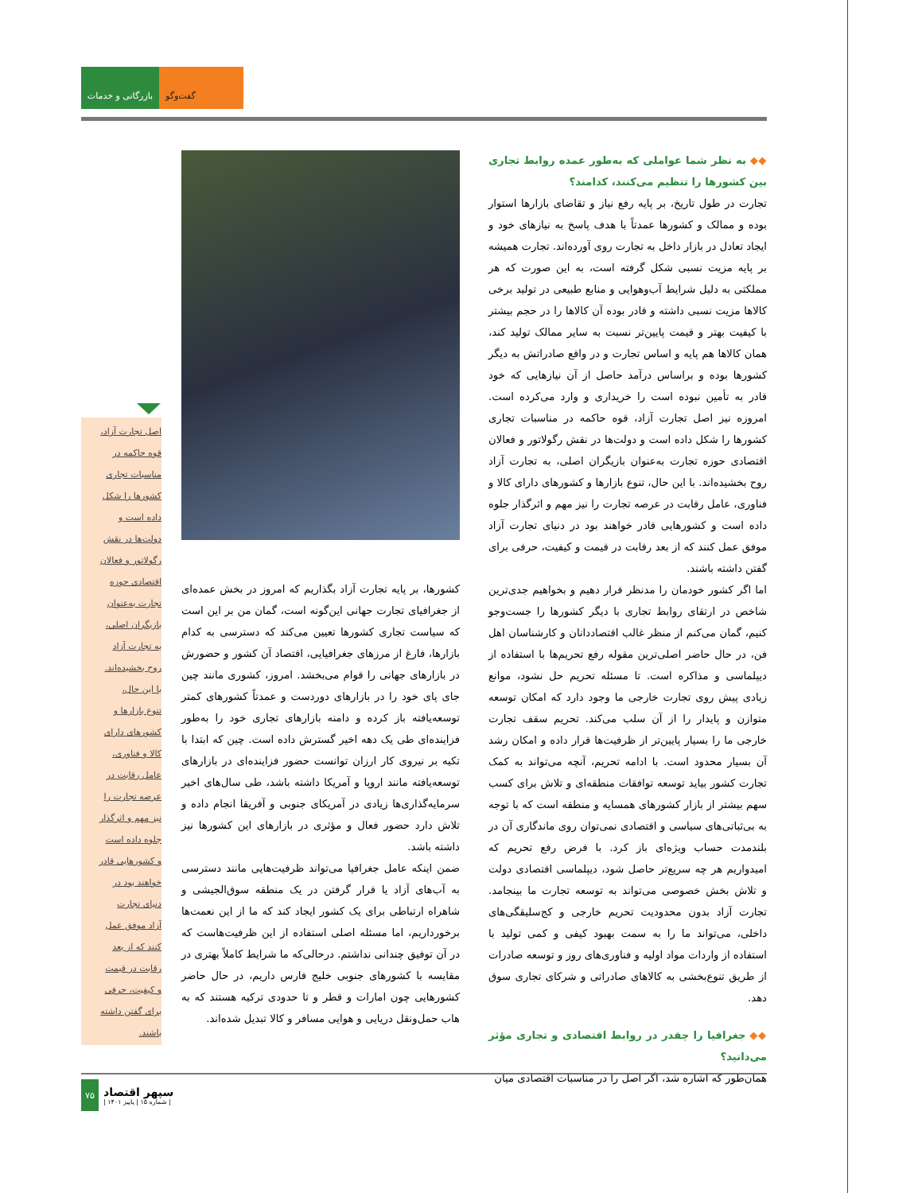بازرگانی و خدمات
گفت‌وگو
◆◆ به نظر شما عواملی که به‌طور عمده روابط تجاری بین کشورها را تنظیم می‌کنند، کدامند؟
تجارت در طول تاریخ، بر پایه رفع نیاز و تقاضای بازارها استوار بوده و ممالک و کشورها عمدتاً با هدف پاسخ به نیازهای خود و ایجاد تعادل در بازار داخل به تجارت روی آورده‌اند. تجارت همیشه بر پایه مزیت نسبی شکل گرفته است، به این صورت که هر مملکتی به دلیل شرایط آب‌وهوایی و منابع طبیعی در تولید برخی کالاها مزیت نسبی داشته و قادر بوده آن کالاها را در حجم بیشتر با کیفیت بهتر و قیمت پایین‌تر نسبت به سایر ممالک تولید کند، همان کالاها هم پایه و اساس تجارت و در واقع صادراتش به دیگر کشورها بوده و براساس درآمد حاصل از آن نیازهایی که خود قادر به تأمین نبوده است را خریداری و وارد می‌کرده است. امروزه نیز اصل تجارت آزاد، قوه حاکمه در مناسبات تجاری کشورها را شکل داده است و دولت‌ها در نقش رگولاتور و فعالان اقتصادی حوزه تجارت به‌عنوان بازیگران اصلی، به تجارت آزاد روح بخشیده‌اند. با این حال، تنوع بازارها و کشورهای دارای کالا و فناوری، عامل رقابت در عرصه تجارت را نیز مهم و اثرگذار جلوه داده است و کشورهایی قادر خواهند بود در دنیای تجارت آزاد موفق عمل کنند که از بعد رقابت در قیمت و کیفیت، حرفی برای گفتن داشته باشند.
اما اگر کشور خودمان را مدنظر قرار دهیم و بخواهیم جدی‌ترین شاخص در ارتقای روابط تجاری با دیگر کشورها را جست‌وجو کنیم، گمان می‌کنم از منظر غالب اقتصاددانان و کارشناسان اهل فن، در حال حاضر اصلی‌ترین مقوله رفع تحریم‌ها با استفاده از دیپلماسی و مذاکره است. تا مسئله تحریم حل نشود، موانع زیادی پیش روی تجارت خارجی ما وجود دارد که امکان توسعه متوازن و پایدار را از آن سلب می‌کند. تحریم سقف تجارت خارجی ما را بسیار پایین‌تر از ظرفیت‌ها قرار داده و امکان رشد آن بسیار محدود است. با ادامه تحریم، آنچه می‌تواند به کمک تجارت کشور بیاید توسعه توافقات منطقه‌ای و تلاش برای کسب سهم بیشتر از بازار کشورهای همسایه و منطقه است که با توجه به بی‌ثباتی‌های سیاسی و اقتصادی نمی‌توان روی ماندگاری آن در بلندمدت حساب ویژه‌ای باز کرد. با فرض رفع تحریم که امیدواریم هر چه سریع‌تر حاصل شود، دیپلماسی اقتصادی دولت و تلاش بخش خصوصی می‌تواند به توسعه تجارت ما بینجامد. تجارت آزاد بدون محدودیت تحریم خارجی و کج‌سلیقگی‌های داخلی، می‌تواند ما را به سمت بهبود کیفی و کمی تولید با استفاده از واردات مواد اولیه و فناوری‌های روز و توسعه صادرات از طریق تنوع‌بخشی به کالاهای صادراتی و شرکای تجاری سوق دهد.
◆◆ جغرافیا را چقدر در روابط اقتصادی و تجاری مؤثر می‌دانید؟
همان‌طور که اشاره شد، اگر اصل را در مناسبات اقتصادی میان
کشورها، بر پایه تجارت آزاد بگذاریم که امروز در بخش عمده‌ای از جغرافیای تجارت جهانی این‌گونه است، گمان من بر این است که سیاست تجاری کشورها تعیین می‌کند که دسترسی به کدام بازارها، فارغ از مرزهای جغرافیایی، اقتصاد آن کشور و حضورش در بازارهای جهانی را قوام می‌بخشد. امروز، کشوری مانند چین جای پای خود را در بازارهای دوردست و عمدتاً کشورهای کمتر توسعه‌یافته باز کرده و دامنه بازارهای تجاری خود را به‌طور فزاینده‌ای طی یک دهه اخیر گسترش داده است. چین که ابتدا با تکیه بر نیروی کار ارزان توانست حضور فزاینده‌ای در بازارهای توسعه‌یافته مانند اروپا و آمریکا داشته باشد، طی سال‌های اخیر سرمایه‌گذاری‌ها زیادی در آمریکای جنوبی و آفریقا انجام داده و تلاش دارد حضور فعال و مؤثری در بازارهای این کشورها نیز داشته باشد.
ضمن اینکه عامل جغرافیا می‌تواند ظرفیت‌هایی مانند دسترسی به آب‌های آزاد یا قرار گرفتن در یک منطقه سوق‌الجیشی و شاهراه ارتباطی برای یک کشور ایجاد کند که ما از این نعمت‌ها برخورداریم، اما مسئله اصلی استفاده از این ظرفیت‌هاست که در آن توفیق چندانی نداشتم. درحالی‌که ما شرایط کاملاً بهتری در مقایسه با کشورهای جنوبی خلیج فارس داریم، در حال حاضر کشورهایی چون امارات و قطر و تا حدودی ترکیه هستند که به هاب حمل‌ونقل دریایی و هوایی مسافر و کالا تبدیل شده‌اند.
اصل تجارت آزاد،
قوه حاکمه در
مناسبات تجاری
کشورها را شکل
داده است و
دولت‌ها در نقش
رگولاتور و فعالان
اقتصادی حوزه
تجارت به‌عنوان
بازیگران اصلی،
به تجارت آزاد
روح بخشیده‌اند.
با این حال،
تنوع بازارها و
کشورهای دارای
کالا و فناوری،
عامل رقابت در
عرصه تجارت را
نیز مهم و اثرگذار
جلوه داده است
و کشورهایی قادر
خواهند بود در
دنیای تجارت
آزاد موفق عمل
کنند که از بعد
رقابت در قیمت
و کیفیت، حرفی
برای گفتن داشته
باشند.
۷۵
سپهر اقتصاد
| شماره ۱۵ | پاییز ۱۴۰۱ |